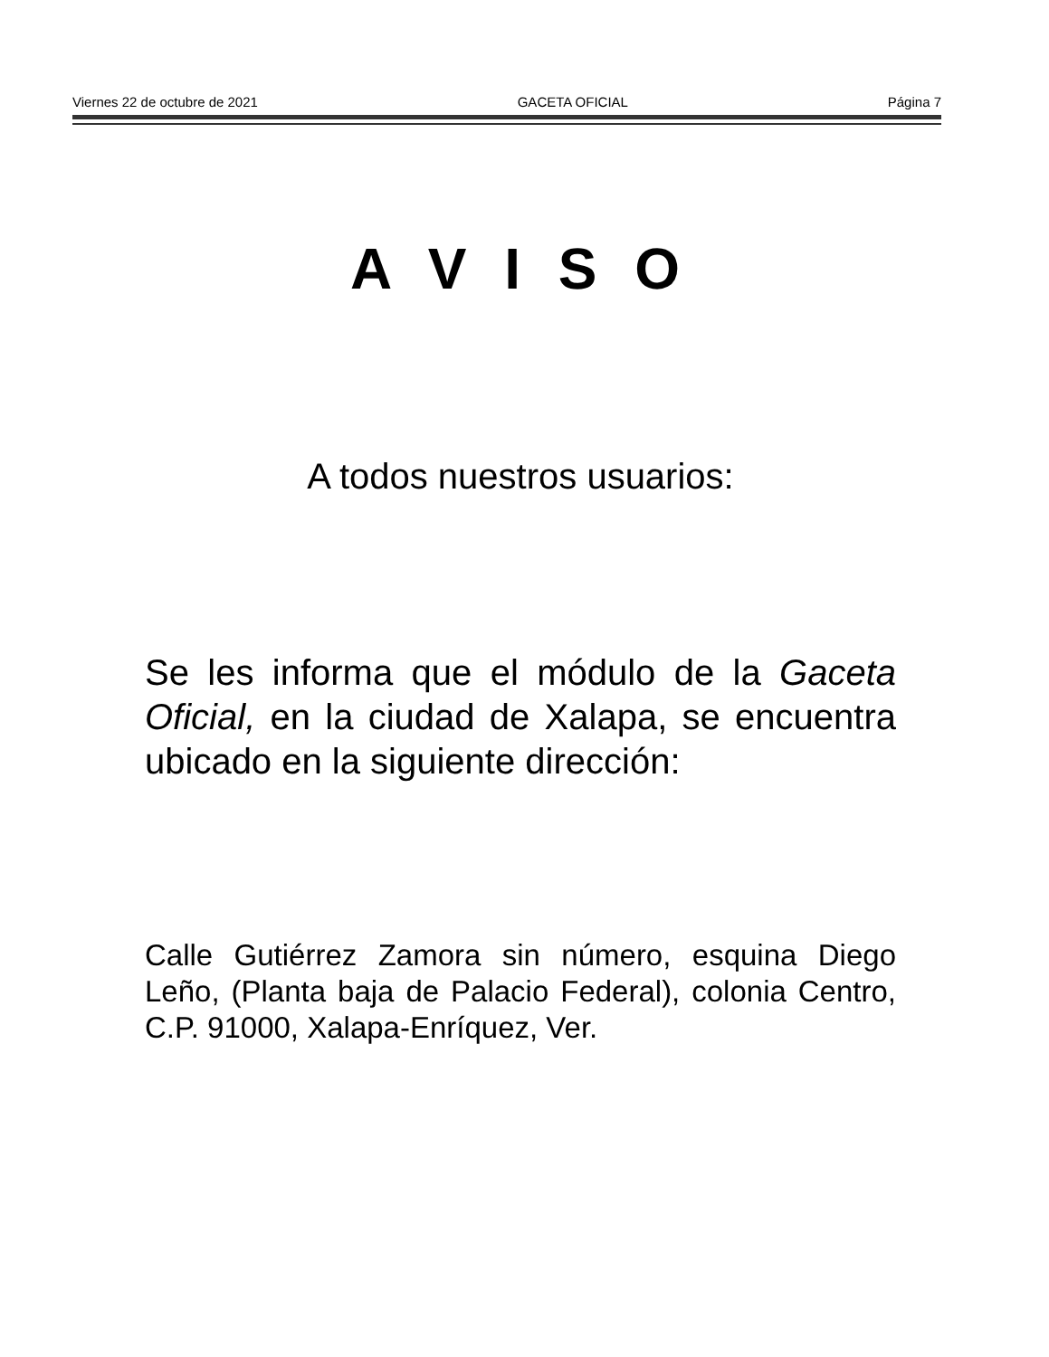Viernes 22 de octubre de 2021 GACETA OFICIAL Página 7
A V I S O
A todos nuestros usuarios:
Se les informa que el módulo de la Gaceta Oficial, en la ciudad de Xalapa, se encuentra ubicado en la siguiente dirección:
Calle Gutiérrez Zamora sin número, esquina Diego Leño, (Planta baja de Palacio Federal), colonia Centro, C.P. 91000, Xalapa-Enríquez, Ver.